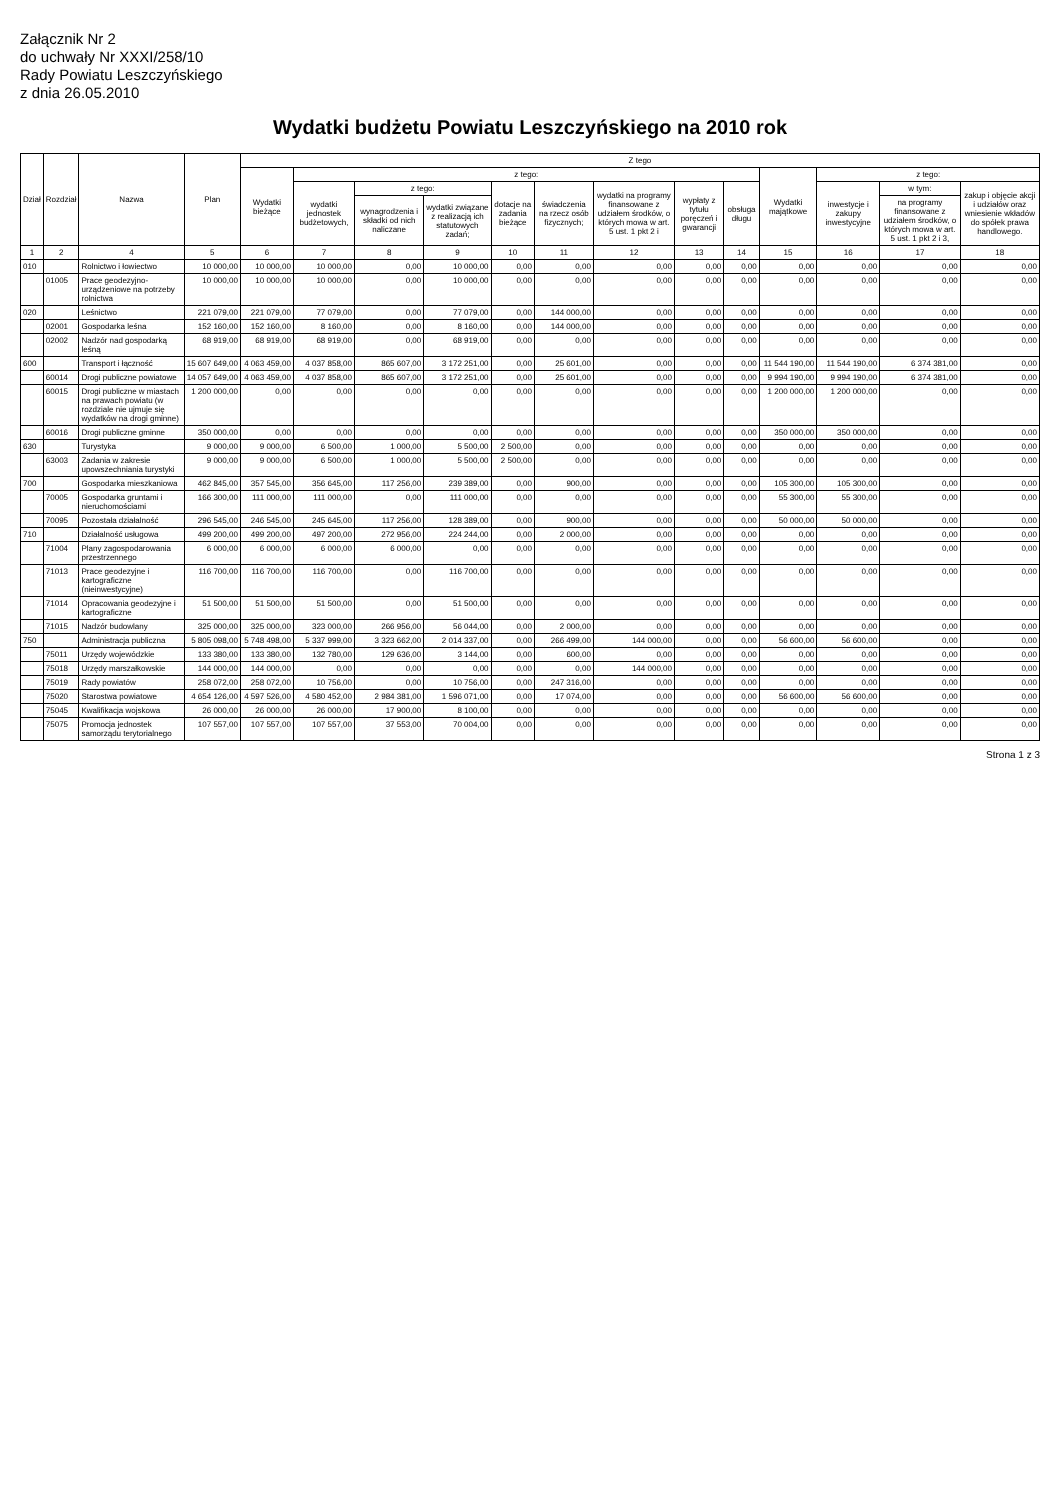Załącznik Nr 2
do uchwały Nr XXXI/258/10
Rady Powiatu Leszczyńskiego
z dnia 26.05.2010
Wydatki budżetu Powiatu Leszczyńskiego na 2010 rok
| Dział | Rozdział | Nazwa | Plan | Z tego | | | | | | | | | | | | |
| --- | --- | --- | --- | --- | --- | --- | --- | --- | --- | --- | --- | --- | --- | --- | --- | --- |
| | | | | Wydatki bieżące | z tego: | | | | | | | | Wydatki majątkowe | z tego: | | |
| | | | | | wydatki jednostek budżetowych, | z tego: | | dotacje na zadania bieżące | świadczenia na rzecz osób fizycznych; | wydatki na programy finansowane z udziałem środków, o których mowa w art. 5 ust. 1 pkt 2 i | wypłaty z tytułu poręczeń i gwarancji | obsługa długu | | inwestycje i zakupy inwestycyjne | w tym: | zakup i objęcie akcji i udziałów oraz wniesienie wkładów do spółek prawa handlowego. |
| | | | | | | wynagrodzenia i składki od nich naliczane | wydatki związane z realizacją ich statutowych zadań; | | | | | | | | na programy finansowane z udziałem środków, o których mowa w art. 5 ust. 1 pkt 2 i 3, | |
| 1 | 2 | 4 | 5 | 6 | 7 | 8 | 9 | 10 | 11 | 12 | 13 | 14 | 15 | 16 | 17 | 18 |
| 010 | | Rolnictwo i łowiectwo | 10 000,00 | 10 000,00 | 10 000,00 | 0,00 | 10 000,00 | 0,00 | 0,00 | 0,00 | 0,00 | 0,00 | 0,00 | 0,00 | 0,00 | 0,00 |
| | 01005 | Prace geodezyjno-urządzeniowe na potrzeby rolnictwa | 10 000,00 | 10 000,00 | 10 000,00 | 0,00 | 10 000,00 | 0,00 | 0,00 | 0,00 | 0,00 | 0,00 | 0,00 | 0,00 | 0,00 | 0,00 |
| 020 | | Leśnictwo | 221 079,00 | 221 079,00 | 77 079,00 | 0,00 | 77 079,00 | 0,00 | 144 000,00 | 0,00 | 0,00 | 0,00 | 0,00 | 0,00 | 0,00 | 0,00 |
| | 02001 | Gospodarka leśna | 152 160,00 | 152 160,00 | 8 160,00 | 0,00 | 8 160,00 | 0,00 | 144 000,00 | 0,00 | 0,00 | 0,00 | 0,00 | 0,00 | 0,00 | 0,00 |
| | 02002 | Nadzór nad gospodarką leśną | 68 919,00 | 68 919,00 | 68 919,00 | 0,00 | 68 919,00 | 0,00 | 0,00 | 0,00 | 0,00 | 0,00 | 0,00 | 0,00 | 0,00 | 0,00 |
| 600 | | Transport i łączność | 15 607 649,00 | 4 063 459,00 | 4 037 858,00 | 865 607,00 | 3 172 251,00 | 0,00 | 25 601,00 | 0,00 | 0,00 | 0,00 | 11 544 190,00 | 11 544 190,00 | 6 374 381,00 | 0,00 |
| | 60014 | Drogi publiczne powiatowe | 14 057 649,00 | 4 063 459,00 | 4 037 858,00 | 865 607,00 | 3 172 251,00 | 0,00 | 25 601,00 | 0,00 | 0,00 | 0,00 | 9 994 190,00 | 9 994 190,00 | 6 374 381,00 | 0,00 |
| | 60015 | Drogi publiczne w miastach na prawach powiatu (w rozdziale nie ujmuje się wydatków na drogi gminne) | 1 200 000,00 | 0,00 | 0,00 | 0,00 | 0,00 | 0,00 | 0,00 | 0,00 | 0,00 | 0,00 | 1 200 000,00 | 1 200 000,00 | 0,00 | 0,00 |
| | 60016 | Drogi publiczne gminne | 350 000,00 | 0,00 | 0,00 | 0,00 | 0,00 | 0,00 | 0,00 | 0,00 | 0,00 | 0,00 | 350 000,00 | 350 000,00 | 0,00 | 0,00 |
| 630 | | Turystyka | 9 000,00 | 9 000,00 | 6 500,00 | 1 000,00 | 5 500,00 | 2 500,00 | 0,00 | 0,00 | 0,00 | 0,00 | 0,00 | 0,00 | 0,00 | 0,00 |
| | 63003 | Zadania w zakresie upowszechniania turystyki | 9 000,00 | 9 000,00 | 6 500,00 | 1 000,00 | 5 500,00 | 2 500,00 | 0,00 | 0,00 | 0,00 | 0,00 | 0,00 | 0,00 | 0,00 | 0,00 |
| 700 | | Gospodarka mieszkaniowa | 462 845,00 | 357 545,00 | 356 645,00 | 117 256,00 | 239 389,00 | 0,00 | 900,00 | 0,00 | 0,00 | 0,00 | 105 300,00 | 105 300,00 | 0,00 | 0,00 |
| | 70005 | Gospodarka gruntami i nieruchomościami | 166 300,00 | 111 000,00 | 111 000,00 | 0,00 | 111 000,00 | 0,00 | 0,00 | 0,00 | 0,00 | 0,00 | 55 300,00 | 55 300,00 | 0,00 | 0,00 |
| | 70095 | Pozostała działalność | 296 545,00 | 246 545,00 | 245 645,00 | 117 256,00 | 128 389,00 | 0,00 | 900,00 | 0,00 | 0,00 | 0,00 | 50 000,00 | 50 000,00 | 0,00 | 0,00 |
| 710 | | Działalność usługowa | 499 200,00 | 499 200,00 | 497 200,00 | 272 956,00 | 224 244,00 | 0,00 | 2 000,00 | 0,00 | 0,00 | 0,00 | 0,00 | 0,00 | 0,00 | 0,00 |
| | 71004 | Plany zagospodarowania przestrzennego | 6 000,00 | 6 000,00 | 6 000,00 | 6 000,00 | 0,00 | 0,00 | 0,00 | 0,00 | 0,00 | 0,00 | 0,00 | 0,00 | 0,00 | 0,00 |
| | 71013 | Prace geodezyjne i kartograficzne (nieinwestycyjne) | 116 700,00 | 116 700,00 | 116 700,00 | 0,00 | 116 700,00 | 0,00 | 0,00 | 0,00 | 0,00 | 0,00 | 0,00 | 0,00 | 0,00 | 0,00 |
| | 71014 | Opracowania geodezyjne i kartograficzne | 51 500,00 | 51 500,00 | 51 500,00 | 0,00 | 51 500,00 | 0,00 | 0,00 | 0,00 | 0,00 | 0,00 | 0,00 | 0,00 | 0,00 | 0,00 |
| | 71015 | Nadzór budowlany | 325 000,00 | 325 000,00 | 323 000,00 | 266 956,00 | 56 044,00 | 0,00 | 2 000,00 | 0,00 | 0,00 | 0,00 | 0,00 | 0,00 | 0,00 | 0,00 |
| 750 | | Administracja publiczna | 5 805 098,00 | 5 748 498,00 | 5 337 999,00 | 3 323 662,00 | 2 014 337,00 | 0,00 | 266 499,00 | 144 000,00 | 0,00 | 0,00 | 56 600,00 | 56 600,00 | 0,00 | 0,00 |
| | 75011 | Urzędy wojewódzkie | 133 380,00 | 133 380,00 | 132 780,00 | 129 636,00 | 3 144,00 | 0,00 | 600,00 | 0,00 | 0,00 | 0,00 | 0,00 | 0,00 | 0,00 | 0,00 |
| | 75018 | Urzędy marszałkowskie | 144 000,00 | 144 000,00 | 0,00 | 0,00 | 0,00 | 0,00 | 0,00 | 144 000,00 | 0,00 | 0,00 | 0,00 | 0,00 | 0,00 | 0,00 |
| | 75019 | Rady powiatów | 258 072,00 | 258 072,00 | 10 756,00 | 0,00 | 10 756,00 | 0,00 | 247 316,00 | 0,00 | 0,00 | 0,00 | 0,00 | 0,00 | 0,00 | 0,00 |
| | 75020 | Starostwa powiatowe | 4 654 126,00 | 4 597 526,00 | 4 580 452,00 | 2 984 381,00 | 1 596 071,00 | 0,00 | 17 074,00 | 0,00 | 0,00 | 0,00 | 56 600,00 | 56 600,00 | 0,00 | 0,00 |
| | 75045 | Kwalifikacja wojskowa | 26 000,00 | 26 000,00 | 26 000,00 | 17 900,00 | 8 100,00 | 0,00 | 0,00 | 0,00 | 0,00 | 0,00 | 0,00 | 0,00 | 0,00 | 0,00 |
| | 75075 | Promocja jednostek samorządu terytorialnego | 107 557,00 | 107 557,00 | 107 557,00 | 37 553,00 | 70 004,00 | 0,00 | 0,00 | 0,00 | 0,00 | 0,00 | 0,00 | 0,00 | 0,00 | 0,00 |
Strona 1 z 3